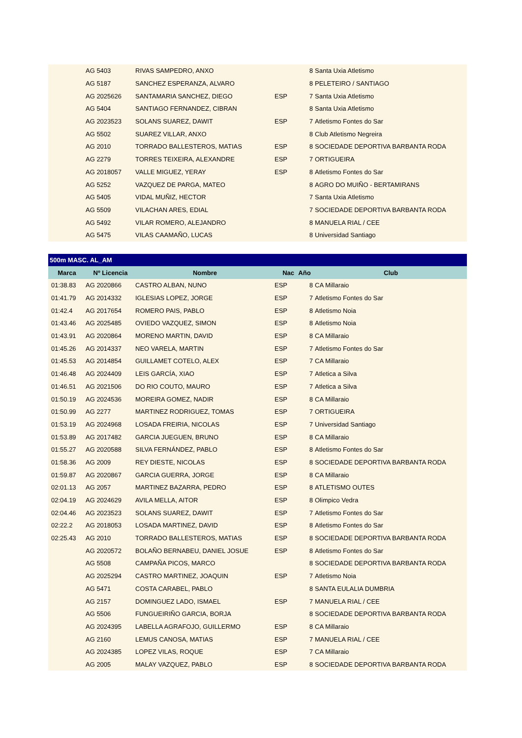| | AG 5403 | RIVAS SAMPEDRO, ANXO | | 8 | Santa Uxia Atletismo |
| | AG 5187 | SANCHEZ ESPERANZA, ALVARO | | 8 | PELETEIRO / SANTIAGO |
| | AG 2025626 | SANTAMARIA SANCHEZ, DIEGO | ESP | 7 | Santa Uxia Atletismo |
| | AG 5404 | SANTIAGO FERNANDEZ, CIBRAN | | 8 | Santa Uxia Atletismo |
| | AG 2023523 | SOLANS SUAREZ, DAWIT | ESP | 7 | Atletismo Fontes do Sar |
| | AG 5502 | SUAREZ VILLAR, ANXO | | 8 | Club Atletismo Negreira |
| | AG 2010 | TORRADO BALLESTEROS, MATIAS | ESP | 8 | SOCIEDADE DEPORTIVA BARBANTA RODA |
| | AG 2279 | TORRES TEIXEIRA, ALEXANDRE | ESP | 7 | ORTIGUEIRA |
| | AG 2018057 | VALLE MIGUEZ, YERAY | ESP | 8 | Atletismo Fontes do Sar |
| | AG 5252 | VAZQUEZ DE PARGA, MATEO | | 8 | AGRO DO MUIÑO - BERTAMIRANS |
| | AG 5405 | VIDAL MUÑIZ, HECTOR | | 7 | Santa Uxia Atletismo |
| | AG 5509 | VILACHAN ARES, EDIAL | | 7 | SOCIEDADE DEPORTIVA BARBANTA RODA |
| | AG 5492 | VILAR ROMERO, ALEJANDRO | | 8 | MANUELA RIAL / CEE |
| | AG 5475 | VILAS CAAMAÑO, LUCAS | | 8 | Universidad Santiago |
| 500m MASC. AL_AM | | | | | |
| --- | --- | --- | --- | --- | --- |
| Marca | Nº Licencia | Nombre | Nac | Año | Club |
| 01:38.83 | AG 2020866 | CASTRO ALBAN, NUNO | ESP | 8 | CA Millaraio |
| 01:41.79 | AG 2014332 | IGLESIAS LOPEZ, JORGE | ESP | 7 | Atletismo Fontes do Sar |
| 01:42.4 | AG 2017654 | ROMERO PAIS, PABLO | ESP | 8 | Atletismo Noia |
| 01:43.46 | AG 2025485 | OVIEDO VAZQUEZ, SIMON | ESP | 8 | Atletismo Noia |
| 01:43.91 | AG 2020864 | MORENO MARTIN, DAVID | ESP | 8 | CA Millaraio |
| 01:45.26 | AG 2014337 | NEO VARELA, MARTIN | ESP | 7 | Atletismo Fontes do Sar |
| 01:45.53 | AG 2014854 | GUILLAMET COTELO, ALEX | ESP | 7 | CA Millaraio |
| 01:46.48 | AG 2024409 | LEIS GARCÍA, XIAO | ESP | 7 | Atletica a Silva |
| 01:46.51 | AG 2021506 | DO RIO COUTO, MAURO | ESP | 7 | Atletica a Silva |
| 01:50.19 | AG 2024536 | MOREIRA GOMEZ, NADIR | ESP | 8 | CA Millaraio |
| 01:50.99 | AG 2277 | MARTINEZ RODRIGUEZ, TOMAS | ESP | 7 | ORTIGUEIRA |
| 01:53.19 | AG 2024968 | LOSADA FREIRIA, NICOLAS | ESP | 7 | Universidad Santiago |
| 01:53.89 | AG 2017482 | GARCIA JUEGUEN, BRUNO | ESP | 8 | CA Millaraio |
| 01:55.27 | AG 2020588 | SILVA FERNÁNDEZ, PABLO | ESP | 8 | Atletismo Fontes do Sar |
| 01:58.36 | AG 2009 | REY DIESTE, NICOLAS | ESP | 8 | SOCIEDADE DEPORTIVA BARBANTA RODA |
| 01:59.87 | AG 2020867 | GARCIA GUERRA, JORGE | ESP | 8 | CA Millaraio |
| 02:01.13 | AG 2057 | MARTINEZ BAZARRA, PEDRO | ESP | 8 | ATLETISMO OUTES |
| 02:04.19 | AG 2024629 | AVILA MELLA, AITOR | ESP | 8 | Olimpico Vedra |
| 02:04.46 | AG 2023523 | SOLANS SUAREZ, DAWIT | ESP | 7 | Atletismo Fontes do Sar |
| 02:22.2 | AG 2018053 | LOSADA MARTINEZ, DAVID | ESP | 8 | Atletismo Fontes do Sar |
| 02:25.43 | AG 2010 | TORRADO BALLESTEROS, MATIAS | ESP | 8 | SOCIEDADE DEPORTIVA BARBANTA RODA |
| | AG 2020572 | BOLAÑO BERNABEU, DANIEL JOSUE | ESP | 8 | Atletismo Fontes do Sar |
| | AG 5508 | CAMPAÑA PICOS, MARCO | | 8 | SOCIEDADE DEPORTIVA BARBANTA RODA |
| | AG 2025294 | CASTRO MARTINEZ, JOAQUIN | ESP | 7 | Atletismo Noia |
| | AG 5471 | COSTA CARABEL, PABLO | | 8 | SANTA EULALIA DUMBRIA |
| | AG 2157 | DOMINGUEZ LADO, ISMAEL | ESP | 7 | MANUELA RIAL / CEE |
| | AG 5506 | FUNGUEIRIÑO GARCIA, BORJA | | 8 | SOCIEDADE DEPORTIVA BARBANTA RODA |
| | AG 2024395 | LABELLA AGRAFOJO, GUILLERMO | ESP | 8 | CA Millaraio |
| | AG 2160 | LEMUS CANOSA, MATIAS | ESP | 7 | MANUELA RIAL / CEE |
| | AG 2024385 | LOPEZ VILAS, ROQUE | ESP | 7 | CA Millaraio |
| | AG 2005 | MALAY VAZQUEZ, PABLO | ESP | 8 | SOCIEDADE DEPORTIVA BARBANTA RODA |